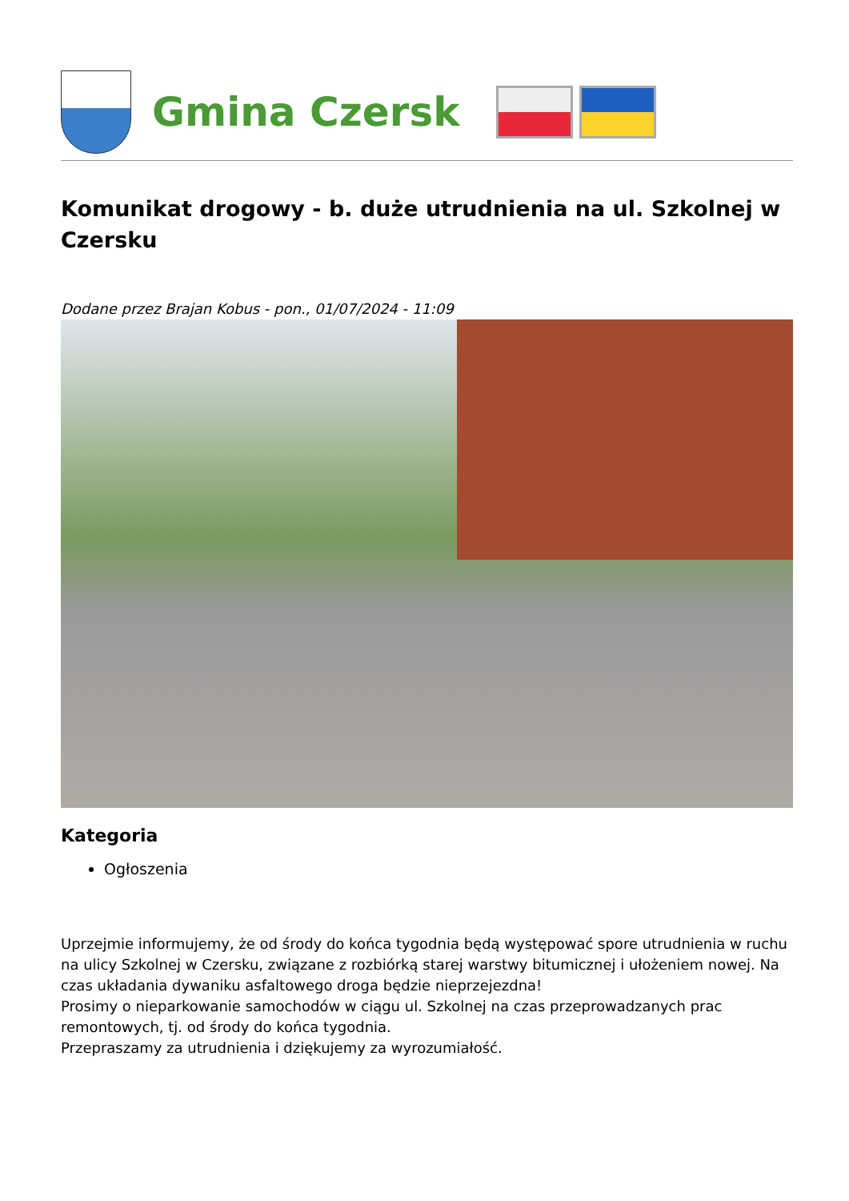Gmina Czersk
Komunikat drogowy - b. duże utrudnienia na ul. Szkolnej w Czersku
Dodane przez Brajan Kobus - pon., 01/07/2024 - 11:09
Kategoria
Ogłoszenia
Uprzejmie informujemy, że od środy do końca tygodnia będą występować spore utrudnienia w ruchu na ulicy Szkolnej w Czersku, związane z rozbiórką starej warstwy bitumicznej i ułożeniem nowej. Na czas układania dywaniku asfaltowego droga będzie nieprzejezdna!
Prosimy o nieparkowanie samochodów w ciągu ul. Szkolnej na czas przeprowadzanych prac remontowych, tj. od środy do końca tygodnia.
Przepraszamy za utrudnienia i dziękujemy za wyrozumiałość.